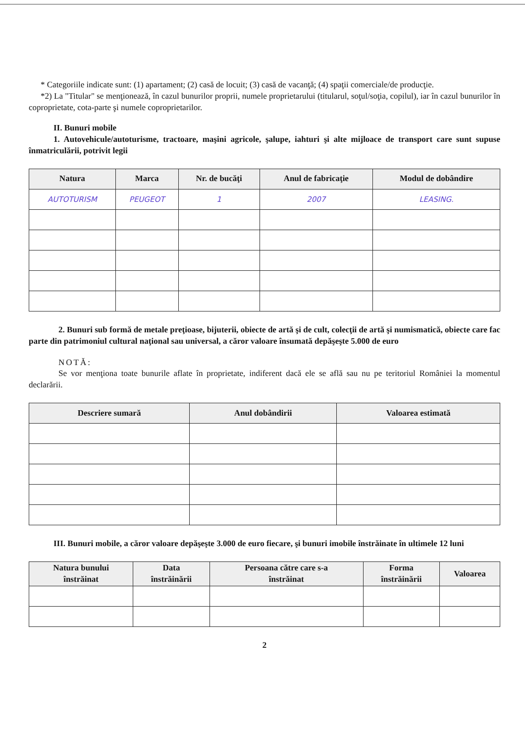* Categoriile indicate sunt: (1) apartament; (2) casă de locuit; (3) casă de vacanţă; (4) spaţii comerciale/de producţie.
*2) La "Titular" se menţionează, în cazul bunurilor proprii, numele proprietarului (titularul, soţul/soţia, copilul), iar în cazul bunurilor în coproprietate, cota-parte şi numele coproprietarilor.
II. Bunuri mobile
1. Autovehicule/autoturisme, tractoare, maşini agricole, şalupe, iahturi şi alte mijloace de transport care sunt supuse înmatriculării, potrivit legii
| Natura | Marca | Nr. de bucăţi | Anul de fabricaţie | Modul de dobândire |
| --- | --- | --- | --- | --- |
| AUTOTURISM | PEUGEOT | 1 | 2007 | LEASING. |
2. Bunuri sub formă de metale preţioase, bijuterii, obiecte de artă şi de cult, colecţii de artă şi numismatică, obiecte care fac parte din patrimoniul cultural naţional sau universal, a căror valoare însumată depăşeşte 5.000 de euro
NOTĂ:
Se vor menţiona toate bunurile aflate în proprietate, indiferent dacă ele se află sau nu pe teritoriul României la momentul declarării.
| Descriere sumară | Anul dobândirii | Valoarea estimată |
| --- | --- | --- |
III. Bunuri mobile, a căror valoare depăşeşte 3.000 de euro fiecare, şi bunuri imobile înstrăinate în ultimele 12 luni
| Natura bunului înstrăinat | Data înstrăinării | Persoana către care s-a înstrăinat | Forma înstrăinării | Valoarea |
| --- | --- | --- | --- | --- |
2